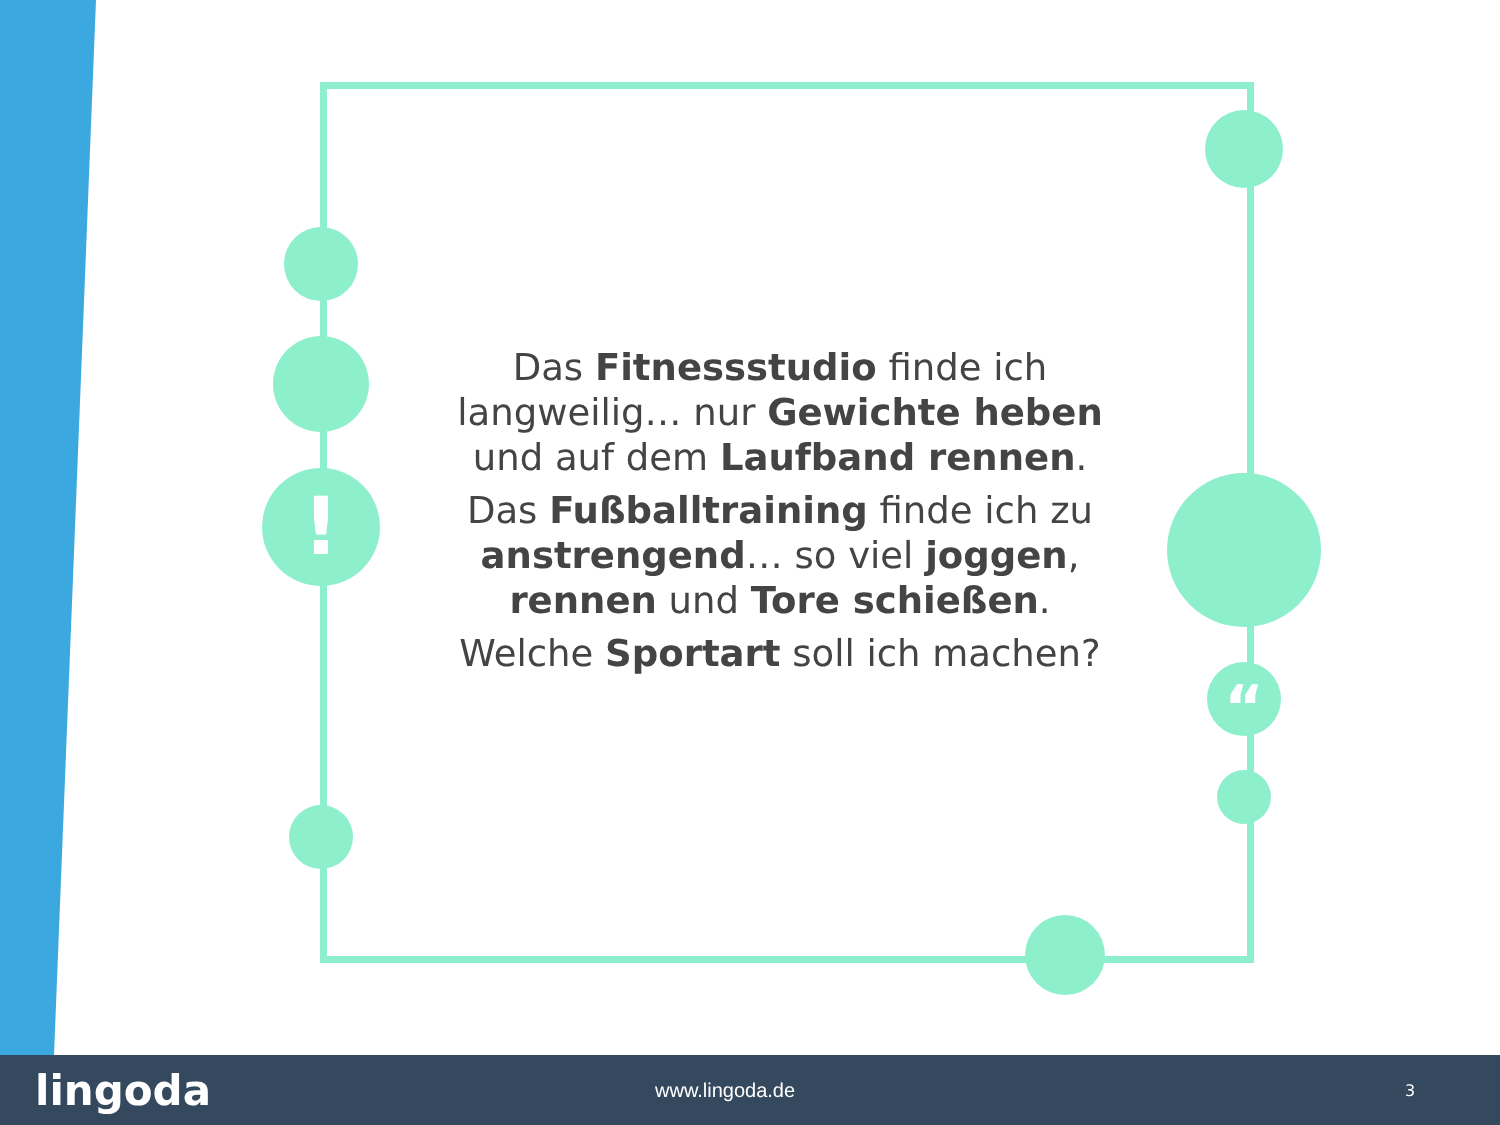!
“
Das Fitnessstudio finde ich langweilig… nur Gewichte heben und auf dem Laufband rennen.
Das Fußballtraining finde ich zu anstrengend… so viel joggen, rennen und Tore schießen.
Welche Sportart soll ich machen?
lingoda www.lingoda.de 3